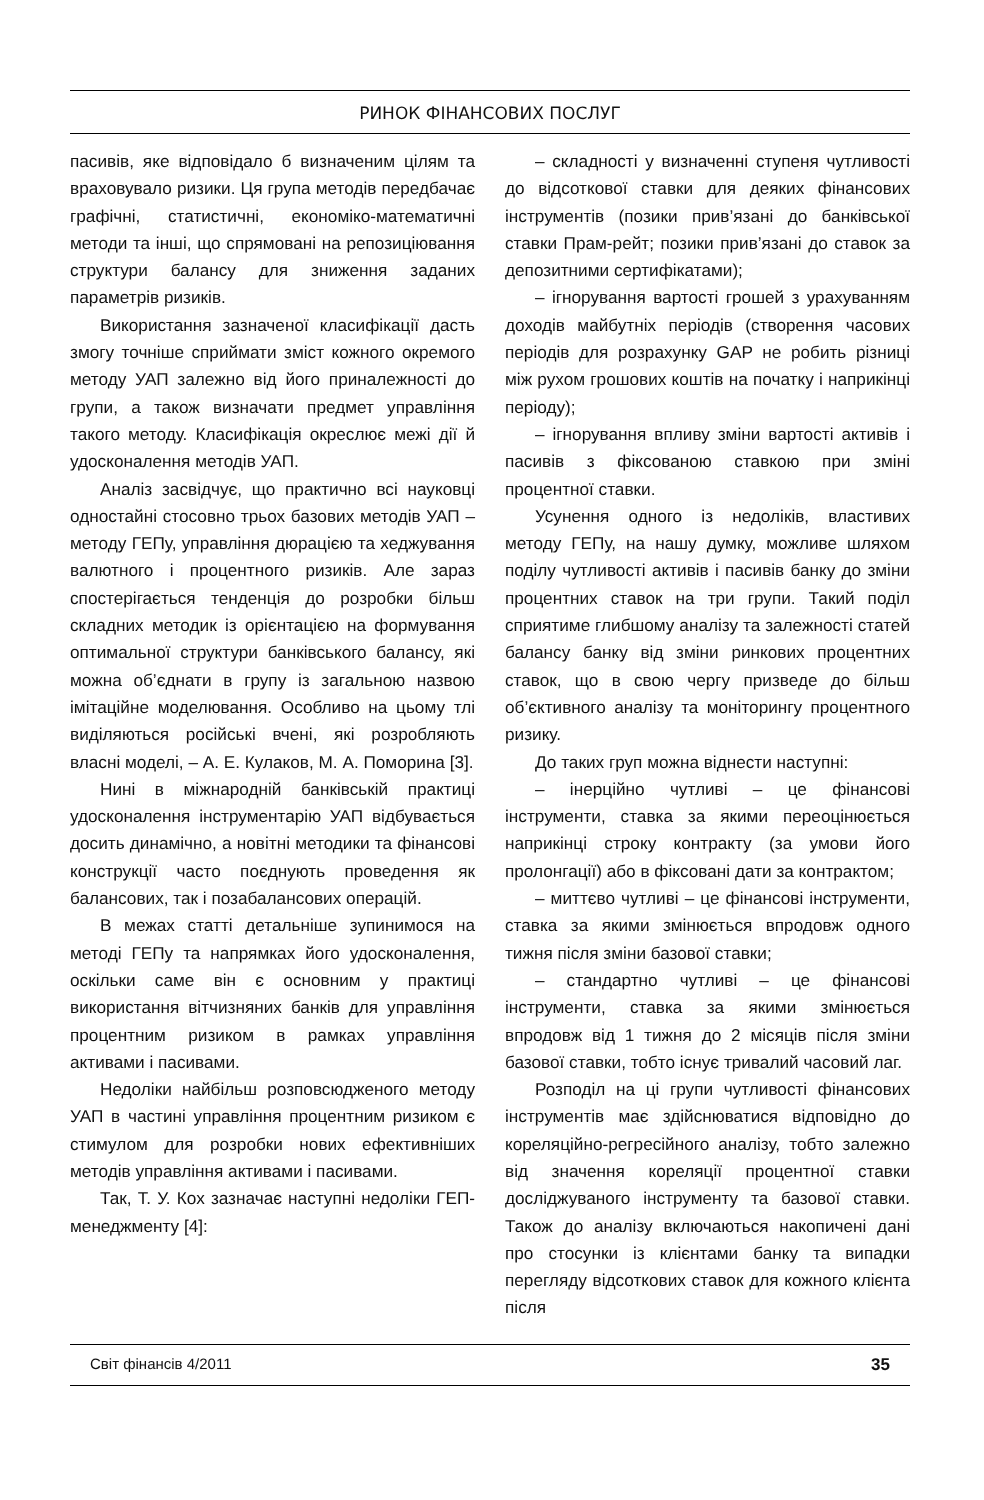РИНОК ФІНАНСОВИХ ПОСЛУГ
пасивів, яке відповідало б визначеним цілям та враховувало ризики. Ця група методів передбачає графічні, статистичні, економіко-математичні методи та інші, що спрямовані на репозиціювання структури балансу для зниження заданих параметрів ризиків.
Використання зазначеної класифікації дасть змогу точніше сприймати зміст кожного окремого методу УАП залежно від його приналежності до групи, а також визначати предмет управління такого методу. Класифікація окреслює межі дії й удосконалення методів УАП.
Аналіз засвідчує, що практично всі науковці одностайні стосовно трьох базових методів УАП – методу ГЕПу, управління дюрацією та хеджування валютного і процентного ризиків. Але зараз спостерігається тенденція до розробки більш складних методик із орієнтацією на формування оптимальної структури банківського балансу, які можна об’єднати в групу із загальною назвою імітаційне моделювання. Особливо на цьому тлі виділяються російські вчені, які розробляють власні моделі, – А. Е. Кулаков, М. А. Поморина [3].
Нині в міжнародній банківській практиці удосконалення інструментарію УАП відбувається досить динамічно, а новітні методики та фінансові конструкції часто поєднують проведення як балансових, так і позабалансових операцій.
В межах статті детальніше зупинимося на методі ГЕПу та напрямках його удосконалення, оскільки саме він є основним у практиці використання вітчизняних банків для управління процентним ризиком в рамках управління активами і пасивами.
Недоліки найбільш розповсюдженого методу УАП в частині управління процентним ризиком є стимулом для розробки нових ефективніших методів управління активами і пасивами.
Так, Т. У. Кох зазначає наступні недоліки ГЕП-менеджменту [4]:
– складності у визначенні ступеня чутливості до відсоткової ставки для деяких фінансових інструментів (позики прив’язані до банківської ставки Прам-рейт; позики прив’язані до ставок за депозитними сертифікатами);
– ігнорування вартості грошей з урахуванням доходів майбутніх періодів (створення часових періодів для розрахунку GAP не робить різниці між рухом грошових коштів на початку і наприкінці періоду);
– ігнорування впливу зміни вартості активів і пасивів з фіксованою ставкою при зміні процентної ставки.
Усунення одного із недоліків, властивих методу ГЕПу, на нашу думку, можливе шляхом поділу чутливості активів і пасивів банку до зміни процентних ставок на три групи. Такий поділ сприятиме глибшому аналізу та залежності статей балансу банку від зміни ринкових процентних ставок, що в свою чергу призведе до більш об’єктивного аналізу та моніторингу процентного ризику.
До таких груп можна віднести наступні:
– інерційно чутливі – це фінансові інструменти, ставка за якими переоцінюється наприкінці строку контракту (за умови його пролонгації) або в фіксовані дати за контрактом;
– миттєво чутливі – це фінансові інструменти, ставка за якими змінюється впродовж одного тижня після зміни базової ставки;
– стандартно чутливі – це фінансові інструменти, ставка за якими змінюється впродовж від 1 тижня до 2 місяців після зміни базової ставки, тобто існує тривалий часовий лаг.
Розподіл на ці групи чутливості фінансових інструментів має здійснюватися відповідно до кореляційно-регресійного аналізу, тобто залежно від значення кореляції процентної ставки досліджуваного інструменту та базової ставки. Також до аналізу включаються накопичені дані про стосунки із клієнтами банку та випадки перегляду відсоткових ставок для кожного клієнта після
Світ фінансів 4/2011 35